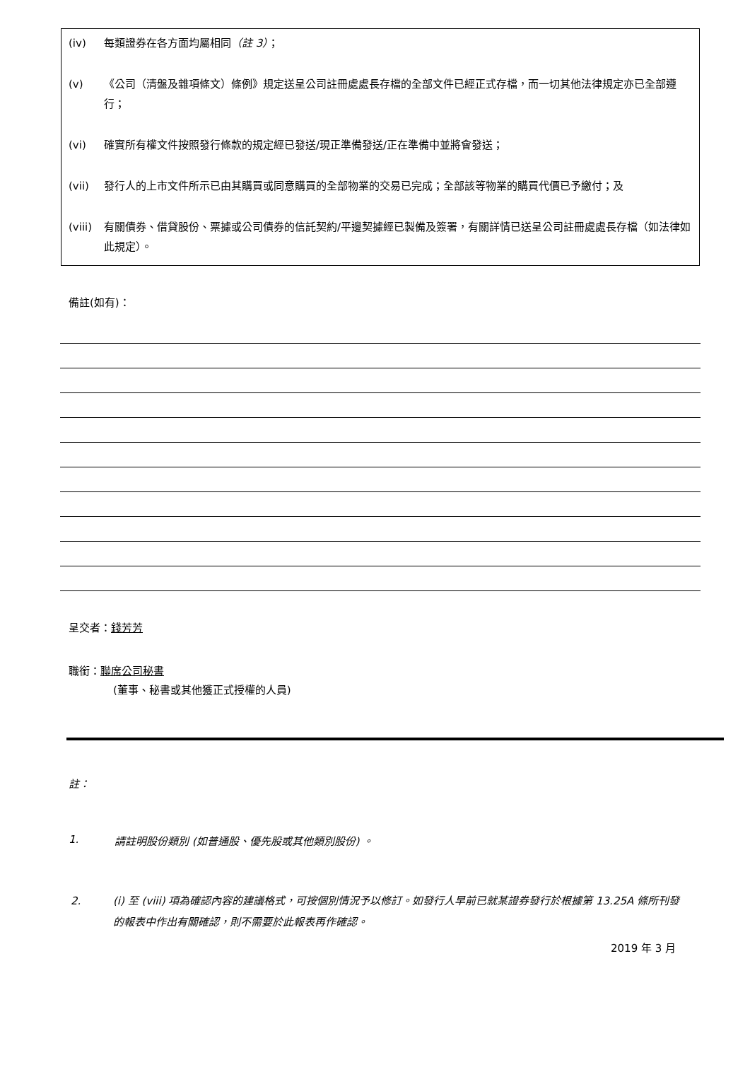(iv) 每類證券在各方面均屬相同（註 3）；
(v) 《公司（清盤及雜項條文）條例》規定送呈公司註冊處處長存檔的全部文件已經正式存檔，而一切其他法律規定亦已全部遵行；
(vi) 確實所有權文件按照發行條款的規定經已發送/現正準備發送/正在準備中並將會發送；
(vii) 發行人的上市文件所示已由其購買或同意購買的全部物業的交易已完成；全部該等物業的購買代價已予繳付；及
(viii) 有關債券、借貸股份、票據或公司債券的信託契約/平邊契據經已製備及簽署，有關詳情已送呈公司註冊處處長存檔（如法律如此規定）。
備註(如有)：
呈交者：錢芳芳
職銜：聯席公司秘書
(董事、秘書或其他獲正式授權的人員)
註：
1. 請註明股份類別 (如普通股、優先股或其他類別股份) 。
2. (i) 至 (viii) 項為確認內容的建議格式，可按個別情況予以修訂。如發行人早前已就某證券發行於根據第 13.25A 條所刊發的報表中作出有關確認，則不需要於此報表再作確認。
2019 年 3 月